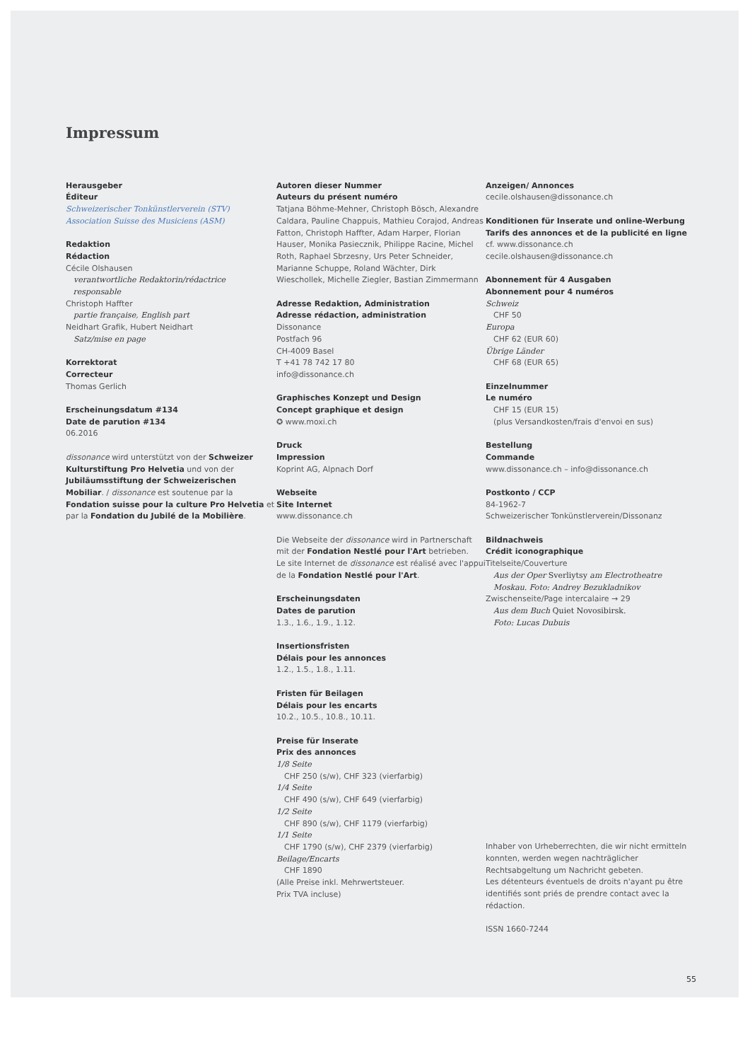Impressum
Herausgeber
Éditeur
Schweizerischer Tonkünstlerverein (STV)
Association Suisse des Musiciens (ASM)
Redaktion
Rédaction
Cécile Olshausen
verantwortliche Redaktorin/rédactrice
responsable
Christoph Haffter
partie française, English part
Neidhart Grafik, Hubert Neidhart
Satz/mise en page
Korrektorat
Correcteur
Thomas Gerlich
Erscheinungsdatum #134
Date de parution #134
06.2016
dissonance wird unterstützt von der Schweizer Kulturstiftung Pro Helvetia und von der Jubiläumsstiftung der Schweizerischen Mobiliar. / dissonance est soutenue par la Fondation suisse pour la culture Pro Helvetia et par la Fondation du Jubilé de la Mobilière.
Autoren dieser Nummer
Auteurs du présent numéro
Tatjana Böhme-Mehner, Christoph Bösch, Alexandre Caldara, Pauline Chappuis, Mathieu Corajod, Andreas Fatton, Christoph Haffter, Adam Harper, Florian Hauser, Monika Pasiecznik, Philippe Racine, Michel Roth, Raphael Sbrzesny, Urs Peter Schneider, Marianne Schuppe, Roland Wächter, Dirk Wieschollek, Michelle Ziegler, Bastian Zimmermann
Adresse Redaktion, Administration
Adresse rédaction, administration
Dissonance
Postfach 96
CH-4009 Basel
T +41 78 742 17 80
info@dissonance.ch
Graphisches Konzept und Design
Concept graphique et design
✪ www.moxi.ch
Druck
Impression
Koprint AG, Alpnach Dorf
Webseite
Site Internet
www.dissonance.ch
Die Webseite der dissonance wird in Partnerschaft mit der Fondation Nestlé pour l'Art betrieben.
Le site Internet de dissonance est réalisé avec l'appui de la Fondation Nestlé pour l'Art.
Erscheinungsdaten
Dates de parution
1.3., 1.6., 1.9., 1.12.
Insertionsfristen
Délais pour les annonces
1.2., 1.5., 1.8., 1.11.
Fristen für Beilagen
Délais pour les encarts
10.2., 10.5., 10.8., 10.11.
Preise für Inserate
Prix des annonces
1/8 Seite
CHF 250 (s/w), CHF 323 (vierfarbig)
1/4 Seite
CHF 490 (s/w), CHF 649 (vierfarbig)
1/2 Seite
CHF 890 (s/w), CHF 1179 (vierfarbig)
1/1 Seite
CHF 1790 (s/w), CHF 2379 (vierfarbig)
Beilage/Encarts
CHF 1890
(Alle Preise inkl. Mehrwertsteuer.
Prix TVA incluse)
Anzeigen/ Annonces
cecile.olshausen@dissonance.ch
Konditionen für Inserate und online-Werbung
Tarifs des annonces et de la publicité en ligne
cf. www.dissonance.ch
cecile.olshausen@dissonance.ch
Abonnement für 4 Ausgaben
Abonnement pour 4 numéros
Schweiz
CHF 50
Europa
CHF 62 (EUR 60)
Übrige Länder
CHF 68 (EUR 65)
Einzelnummer
Le numéro
CHF 15 (EUR 15)
(plus Versandkosten/frais d'envoi en sus)
Bestellung
Commande
www.dissonance.ch – info@dissonance.ch
Postkonto / CCP
84-1962-7
Schweizerischer Tonkünstlerverein/Dissonanz
Bildnachweis
Crédit iconographique
Titelseite/Couverture
Aus der Oper Sverliytsy am Electrotheatre
Moskau. Foto: Andrey Bezukladnikov
Zwischenseite/Page intercalaire → 29
Aus dem Buch Quiet Novosibirsk.
Foto: Lucas Dubuis
Inhaber von Urheberrechten, die wir nicht ermitteln konnten, werden wegen nachträglicher Rechtsabgeltung um Nachricht gebeten.
Les détenteurs éventuels de droits n'ayant pu être identifiés sont priés de prendre contact avec la rédaction.
ISSN 1660-7244
55